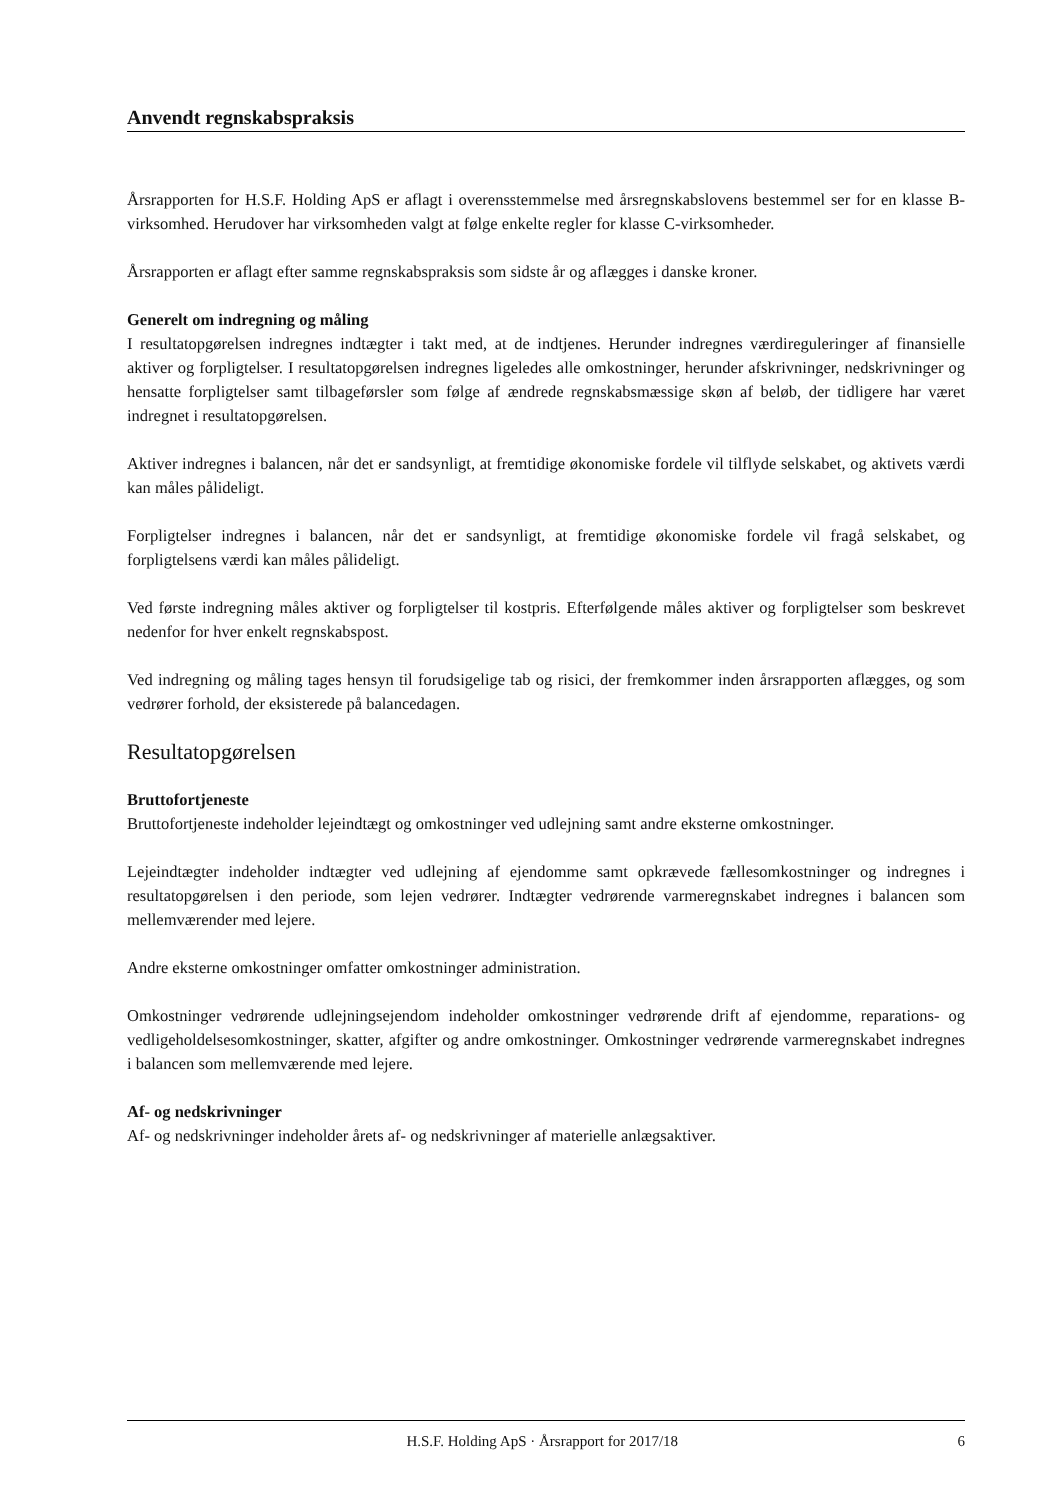Anvendt regnskabspraksis
Årsrapporten for H.S.F. Holding ApS er aflagt i overensstemmelse med årsregnskabslovens bestemmel ser for en klasse B-virksomhed. Herudover har virksomheden valgt at følge enkelte regler for klasse C-virksomheder.
Årsrapporten er aflagt efter samme regnskabspraksis som sidste år og aflægges i danske kroner.
Generelt om indregning og måling
I resultatopgørelsen indregnes indtægter i takt med, at de indtjenes. Herunder indregnes værdireguleringer af finansielle aktiver og forpligtelser. I resultatopgørelsen indregnes ligeledes alle omkostninger, herunder afskrivninger, nedskrivninger og hensatte forpligtelser samt tilbageførsler som følge af ændrede regnskabsmæssige skøn af beløb, der tidligere har været indregnet i resultatopgørelsen.
Aktiver indregnes i balancen, når det er sandsynligt, at fremtidige økonomiske fordele vil tilflyde selskabet, og aktivets værdi kan måles pålideligt.
Forpligtelser indregnes i balancen, når det er sandsynligt, at fremtidige økonomiske fordele vil fragå selskabet, og forpligtelsens værdi kan måles pålideligt.
Ved første indregning måles aktiver og forpligtelser til kostpris. Efterfølgende måles aktiver og forpligtelser som beskrevet nedenfor for hver enkelt regnskabspost.
Ved indregning og måling tages hensyn til forudsigelige tab og risici, der fremkommer inden årsrapporten aflægges, og som vedrører forhold, der eksisterede på balancedagen.
Resultatopgørelsen
Bruttofortjeneste
Bruttofortjeneste indeholder lejeindtægt og omkostninger ved udlejning samt andre eksterne omkostninger.
Lejeindtægter indeholder indtægter ved udlejning af ejendomme samt opkrævede fællesomkostninger og indregnes i resultatopgørelsen i den periode, som lejen vedrører. Indtægter vedrørende varmeregnskabet indregnes i balancen som mellemværender med lejere.
Andre eksterne omkostninger omfatter omkostninger administration.
Omkostninger vedrørende udlejningsejendom indeholder omkostninger vedrørende drift af ejendomme, reparations- og vedligeholdelsesomkostninger, skatter, afgifter og andre omkostninger. Omkostninger vedrørende varmeregnskabet indregnes i balancen som mellemværende med lejere.
Af- og nedskrivninger
Af- og nedskrivninger indeholder årets af- og nedskrivninger af materielle anlægsaktiver.
H.S.F. Holding ApS · Årsrapport for 2017/18 6